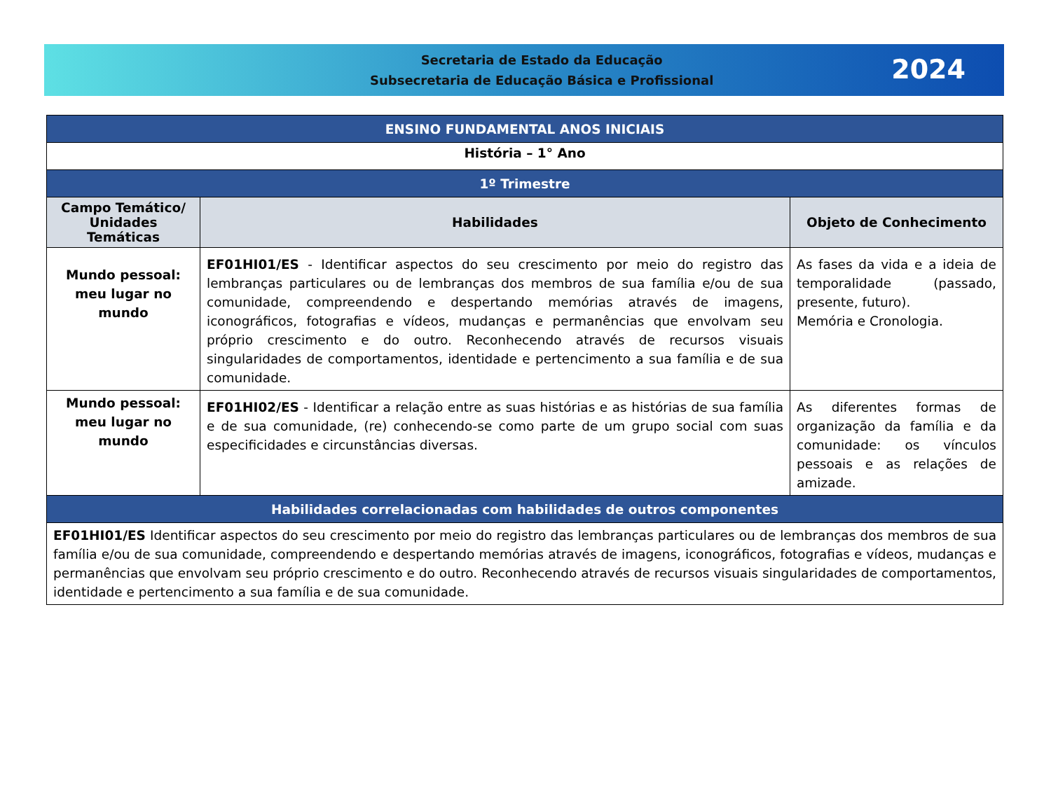Secretaria de Estado da Educação
Subsecretaria de Educação Básica e Profissional
2024
| ENSINO FUNDAMENTAL ANOS INICIAIS | | |
| História – 1° Ano | | |
| 1º Trimestre | | |
| Campo Temático/ Unidades Temáticas | Habilidades | Objeto de Conhecimento |
| Mundo pessoal: meu lugar no mundo | EF01HI01/ES - Identificar aspectos do seu crescimento por meio do registro das lembranças particulares ou de lembranças dos membros de sua família e/ou de sua comunidade, compreendendo e despertando memórias através de imagens, iconográficos, fotografias e vídeos, mudanças e permanências que envolvam seu próprio crescimento e do outro. Reconhecendo através de recursos visuais singularidades de comportamentos, identidade e pertencimento a sua família e de sua comunidade. | As fases da vida e a ideia de temporalidade (passado, presente, futuro). Memória e Cronologia. |
| Mundo pessoal: meu lugar no mundo | EF01HI02/ES - Identificar a relação entre as suas histórias e as histórias de sua família e de sua comunidade, (re) conhecendo-se como parte de um grupo social com suas especificidades e circunstâncias diversas. | As diferentes formas de organização da família e da comunidade: os vínculos pessoais e as relações de amizade. |
| Habilidades correlacionadas com habilidades de outros componentes | | |
| EF01HI01/ES Identificar aspectos do seu crescimento por meio do registro das lembranças particulares ou de lembranças dos membros de sua família e/ou de sua comunidade, compreendendo e despertando memórias através de imagens, iconográficos, fotografias e vídeos, mudanças e permanências que envolvam seu próprio crescimento e do outro. Reconhecendo através de recursos visuais singularidades de comportamentos, identidade e pertencimento a sua família e de sua comunidade. | | |